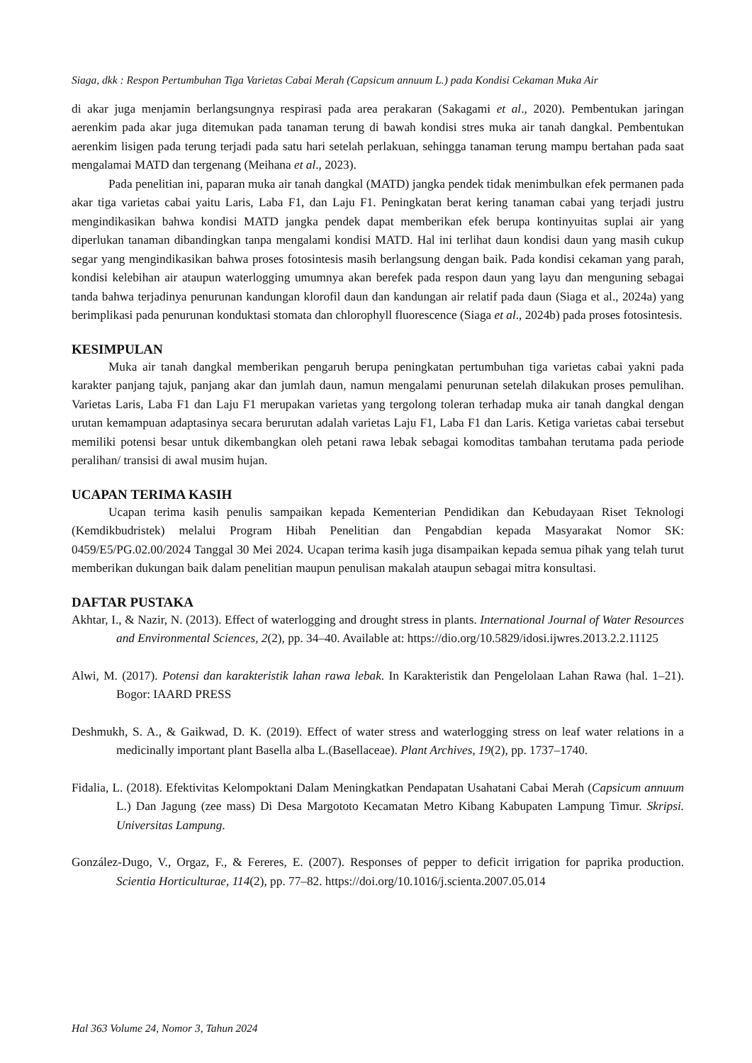Siaga, dkk : Respon Pertumbuhan Tiga Varietas Cabai Merah (Capsicum annuum L.) pada Kondisi Cekaman Muka Air
di akar juga menjamin berlangsungnya respirasi pada area perakaran (Sakagami et al., 2020). Pembentukan jaringan aerenkim pada akar juga ditemukan pada tanaman terung di bawah kondisi stres muka air tanah dangkal. Pembentukan aerenkim lisigen pada terung terjadi pada satu hari setelah perlakuan, sehingga tanaman terung mampu bertahan pada saat mengalamai MATD dan tergenang (Meihana et al., 2023).
Pada penelitian ini, paparan muka air tanah dangkal (MATD) jangka pendek tidak menimbulkan efek permanen pada akar tiga varietas cabai yaitu Laris, Laba F1, dan Laju F1. Peningkatan berat kering tanaman cabai yang terjadi justru mengindikasikan bahwa kondisi MATD jangka pendek dapat memberikan efek berupa kontinyuitas suplai air yang diperlukan tanaman dibandingkan tanpa mengalami kondisi MATD. Hal ini terlihat daun kondisi daun yang masih cukup segar yang mengindikasikan bahwa proses fotosintesis masih berlangsung dengan baik. Pada kondisi cekaman yang parah, kondisi kelebihan air ataupun waterlogging umumnya akan berefek pada respon daun yang layu dan menguning sebagai tanda bahwa terjadinya penurunan kandungan klorofil daun dan kandungan air relatif pada daun (Siaga et al., 2024a) yang berimplikasi pada penurunan konduktasi stomata dan chlorophyll fluorescence (Siaga et al., 2024b) pada proses fotosintesis.
KESIMPULAN
Muka air tanah dangkal memberikan pengaruh berupa peningkatan pertumbuhan tiga varietas cabai yakni pada karakter panjang tajuk, panjang akar dan jumlah daun, namun mengalami penurunan setelah dilakukan proses pemulihan. Varietas Laris, Laba F1 dan Laju F1 merupakan varietas yang tergolong toleran terhadap muka air tanah dangkal dengan urutan kemampuan adaptasinya secara berurutan adalah varietas Laju F1, Laba F1 dan Laris. Ketiga varietas cabai tersebut memiliki potensi besar untuk dikembangkan oleh petani rawa lebak sebagai komoditas tambahan terutama pada periode peralihan/ transisi di awal musim hujan.
UCAPAN TERIMA KASIH
Ucapan terima kasih penulis sampaikan kepada Kementerian Pendidikan dan Kebudayaan Riset Teknologi (Kemdikbudristek) melalui Program Hibah Penelitian dan Pengabdian kepada Masyarakat Nomor SK: 0459/E5/PG.02.00/2024 Tanggal 30 Mei 2024. Ucapan terima kasih juga disampaikan kepada semua pihak yang telah turut memberikan dukungan baik dalam penelitian maupun penulisan makalah ataupun sebagai mitra konsultasi.
DAFTAR PUSTAKA
Akhtar, I., & Nazir, N. (2013). Effect of waterlogging and drought stress in plants. International Journal of Water Resources and Environmental Sciences, 2(2), pp. 34–40. Available at: https://dio.org/10.5829/idosi.ijwres.2013.2.2.11125
Alwi, M. (2017). Potensi dan karakteristik lahan rawa lebak. In Karakteristik dan Pengelolaan Lahan Rawa (hal. 1–21). Bogor: IAARD PRESS
Deshmukh, S. A., & Gaikwad, D. K. (2019). Effect of water stress and waterlogging stress on leaf water relations in a medicinally important plant Basella alba L.(Basellaceae). Plant Archives, 19(2), pp. 1737–1740.
Fidalia, L. (2018). Efektivitas Kelompoktani Dalam Meningkatkan Pendapatan Usahatani Cabai Merah (Capsicum annuum L.) Dan Jagung (zee mass) Di Desa Margototo Kecamatan Metro Kibang Kabupaten Lampung Timur. Skripsi. Universitas Lampung.
González-Dugo, V., Orgaz, F., & Fereres, E. (2007). Responses of pepper to deficit irrigation for paprika production. Scientia Horticulturae, 114(2), pp. 77–82. https://doi.org/10.1016/j.scienta.2007.05.014
Hal 363 Volume 24, Nomor 3, Tahun 2024